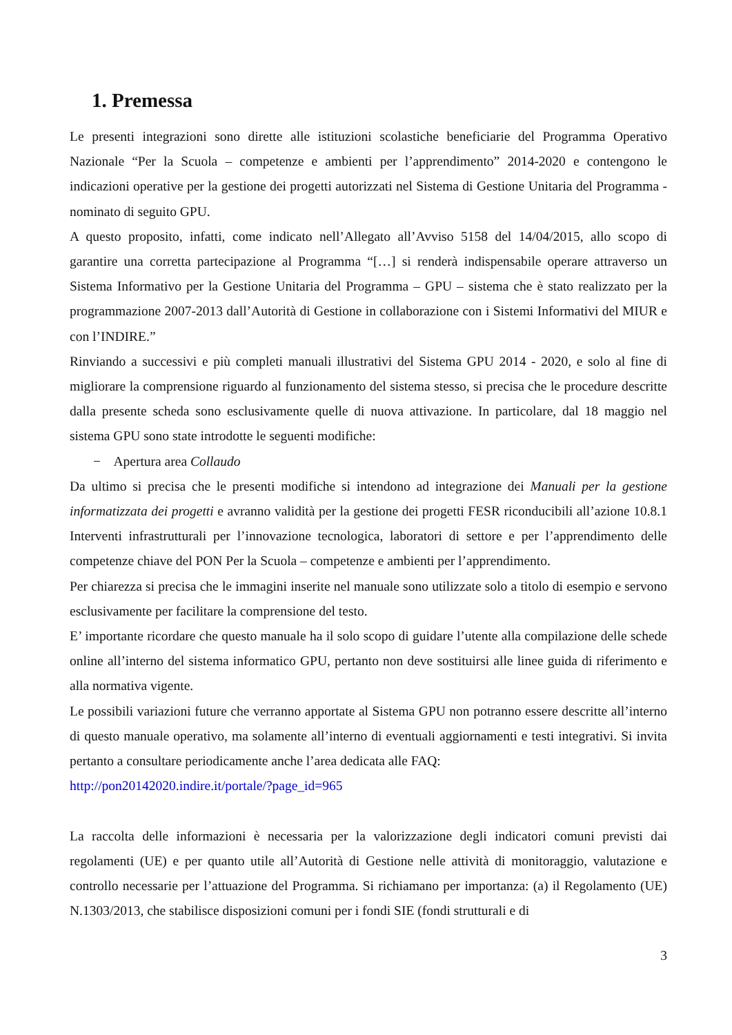1. Premessa
Le presenti integrazioni sono dirette alle istituzioni scolastiche beneficiarie del Programma Operativo Nazionale “Per la Scuola – competenze e ambienti per l’apprendimento” 2014-2020 e contengono le indicazioni operative per la gestione dei progetti autorizzati nel Sistema di Gestione Unitaria del Programma - nominato di seguito GPU.
A questo proposito, infatti, come indicato nell’Allegato all’Avviso 5158 del 14/04/2015, allo scopo di garantire una corretta partecipazione al Programma “[…] si renderà indispensabile operare attraverso un Sistema Informativo per la Gestione Unitaria del Programma – GPU – sistema che è stato realizzato per la programmazione 2007-2013 dall’Autorità di Gestione in collaborazione con i Sistemi Informativi del MIUR e con l’INDIRE.”
Rinviando a successivi e più completi manuali illustrativi del Sistema GPU 2014 - 2020, e solo al fine di migliorare la comprensione riguardo al funzionamento del sistema stesso, si precisa che le procedure descritte dalla presente scheda sono esclusivamente quelle di nuova attivazione. In particolare, dal 18 maggio nel sistema GPU sono state introdotte le seguenti modifiche:
− Apertura area Collaudo
Da ultimo si precisa che le presenti modifiche si intendono ad integrazione dei Manuali per la gestione informatizzata dei progetti e avranno validità per la gestione dei progetti FESR riconducibili all’azione 10.8.1 Interventi infrastrutturali per l’innovazione tecnologica, laboratori di settore e per l’apprendimento delle competenze chiave del PON Per la Scuola – competenze e ambienti per l’apprendimento.
Per chiarezza si precisa che le immagini inserite nel manuale sono utilizzate solo a titolo di esempio e servono esclusivamente per facilitare la comprensione del testo.
E’ importante ricordare che questo manuale ha il solo scopo di guidare l’utente alla compilazione delle schede online all’interno del sistema informatico GPU, pertanto non deve sostituirsi alle linee guida di riferimento e alla normativa vigente.
Le possibili variazioni future che verranno apportate al Sistema GPU non potranno essere descritte all’interno di questo manuale operativo, ma solamente all’interno di eventuali aggiornamenti e testi integrativi. Si invita pertanto a consultare periodicamente anche l’area dedicata alle FAQ:
http://pon20142020.indire.it/portale/?page_id=965
La raccolta delle informazioni è necessaria per la valorizzazione degli indicatori comuni previsti dai regolamenti (UE) e per quanto utile all’Autorità di Gestione nelle attività di monitoraggio, valutazione e controllo necessarie per l’attuazione del Programma. Si richiamano per importanza: (a) il Regolamento (UE) N.1303/2013, che stabilisce disposizioni comuni per i fondi SIE (fondi strutturali e di
3